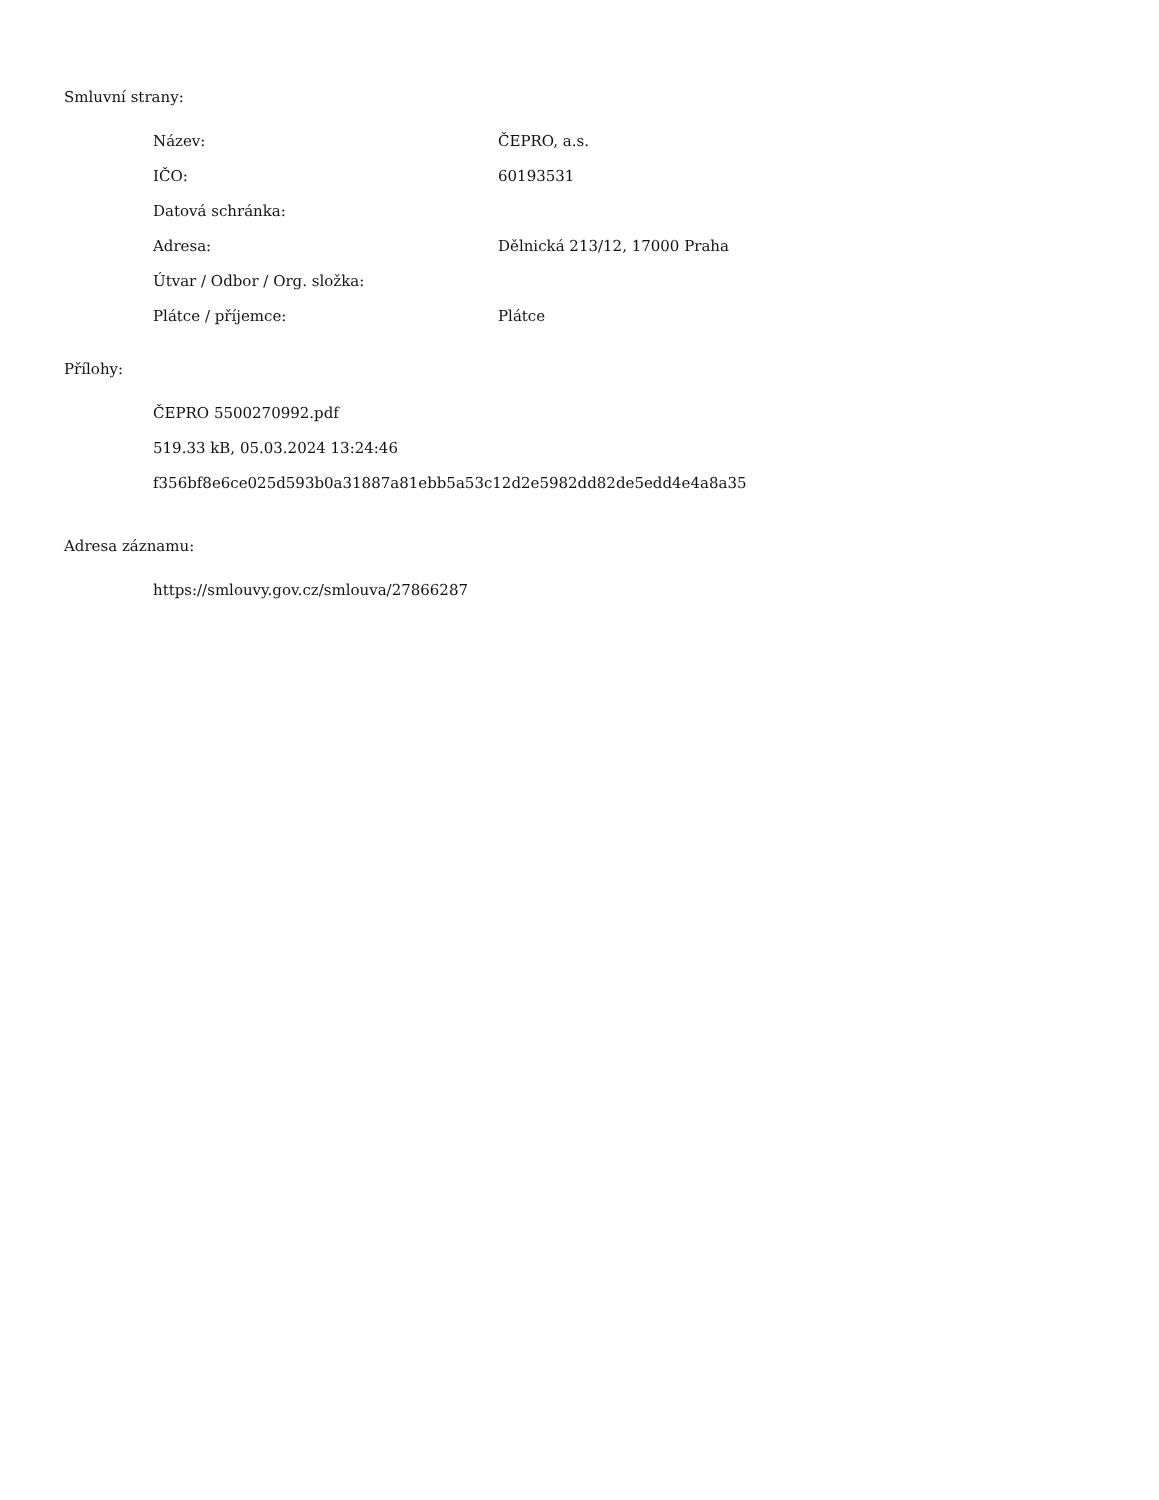Smluvní strany:
| Název: | ČEPRO, a.s. |
| IČO: | 60193531 |
| Datová schránka: | |
| Adresa: | Dělnická 213/12, 17000 Praha |
| Útvar / Odbor / Org. složka: | |
| Plátce / příjemce: | Plátce |
Přílohy:
ČEPRO 5500270992.pdf
519.33 kB, 05.03.2024 13:24:46
f356bf8e6ce025d593b0a31887a81ebb5a53c12d2e5982dd82de5edd4e4a8a35
Adresa záznamu:
https://smlouvy.gov.cz/smlouva/27866287